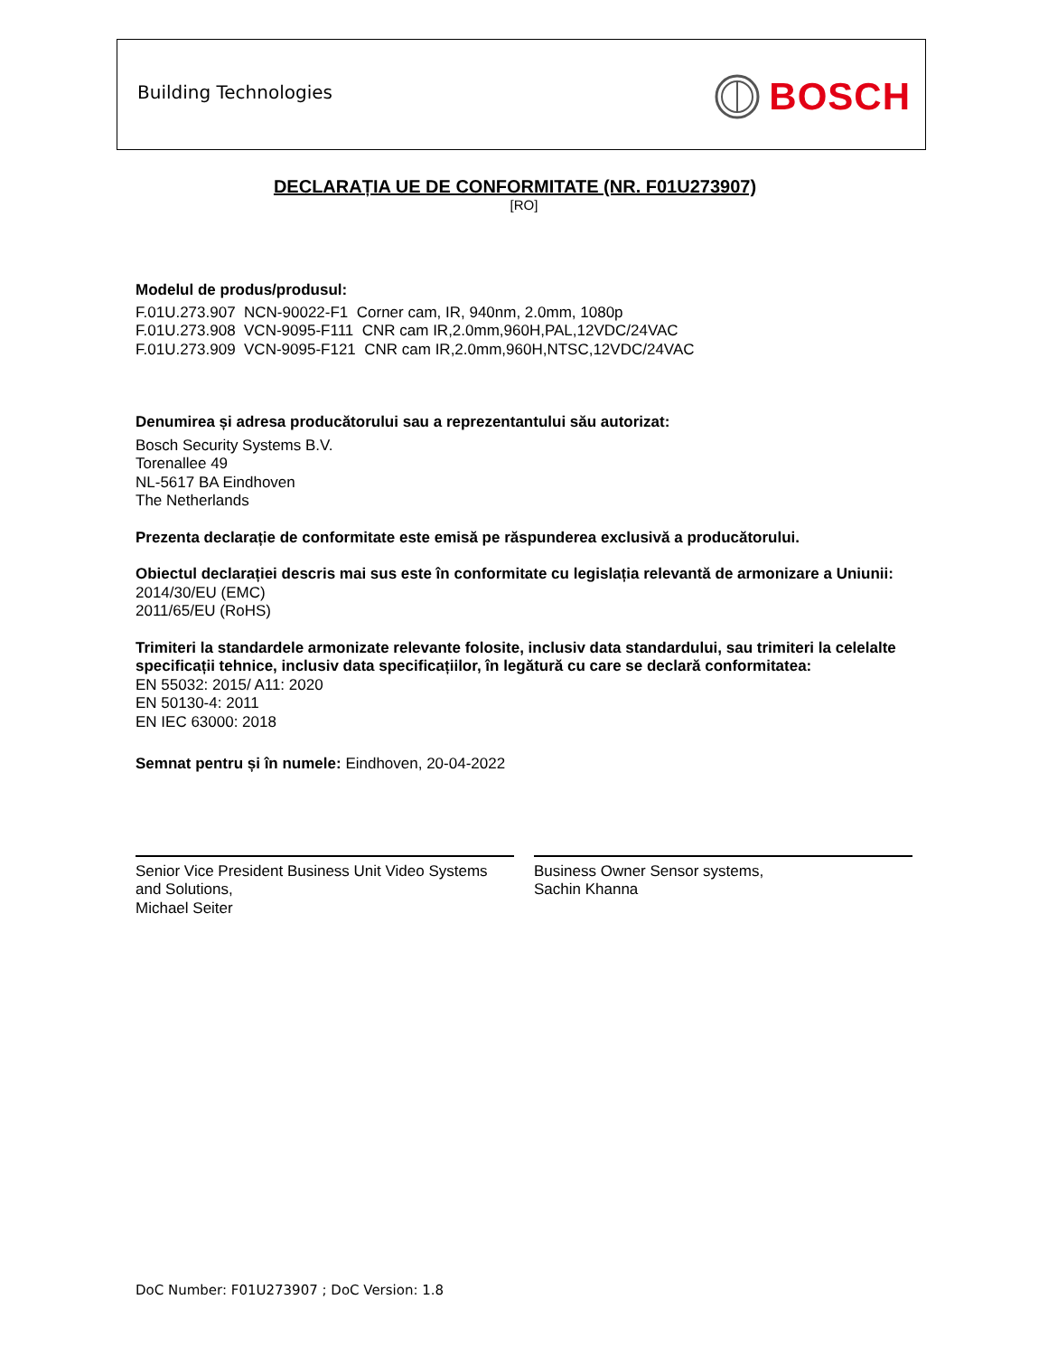Building Technologies BOSCH
DECLARAȚIA UE DE CONFORMITATE (NR. F01U273907)
[RO]
Modelul de produs/produsul:
F.01U.273.907 NCN-90022-F1 Corner cam, IR, 940nm, 2.0mm, 1080p
F.01U.273.908 VCN-9095-F111 CNR cam IR,2.0mm,960H,PAL,12VDC/24VAC
F.01U.273.909 VCN-9095-F121 CNR cam IR,2.0mm,960H,NTSC,12VDC/24VAC
Denumirea și adresa producătorului sau a reprezentantului său autorizat:
Bosch Security Systems B.V.
Torenallee 49
NL-5617 BA Eindhoven
The Netherlands
Prezenta declarație de conformitate este emisă pe răspunderea exclusivă a producătorului.
Obiectul declarației descris mai sus este în conformitate cu legislația relevantă de armonizare a Uniunii:
2014/30/EU (EMC)
2011/65/EU (RoHS)
Trimiteri la standardele armonizate relevante folosite, inclusiv data standardului, sau trimiteri la celelalte specificații tehnice, inclusiv data specificațiilor, în legătură cu care se declară conformitatea:
EN 55032: 2015/ A11: 2020
EN 50130-4: 2011
EN IEC 63000: 2018
Semnat pentru și în numele: Eindhoven, 20-04-2022
Senior Vice President Business Unit Video Systems and Solutions,
Michael Seiter
Business Owner Sensor systems,
Sachin Khanna
DoC Number: F01U273907 ; DoC Version: 1.8